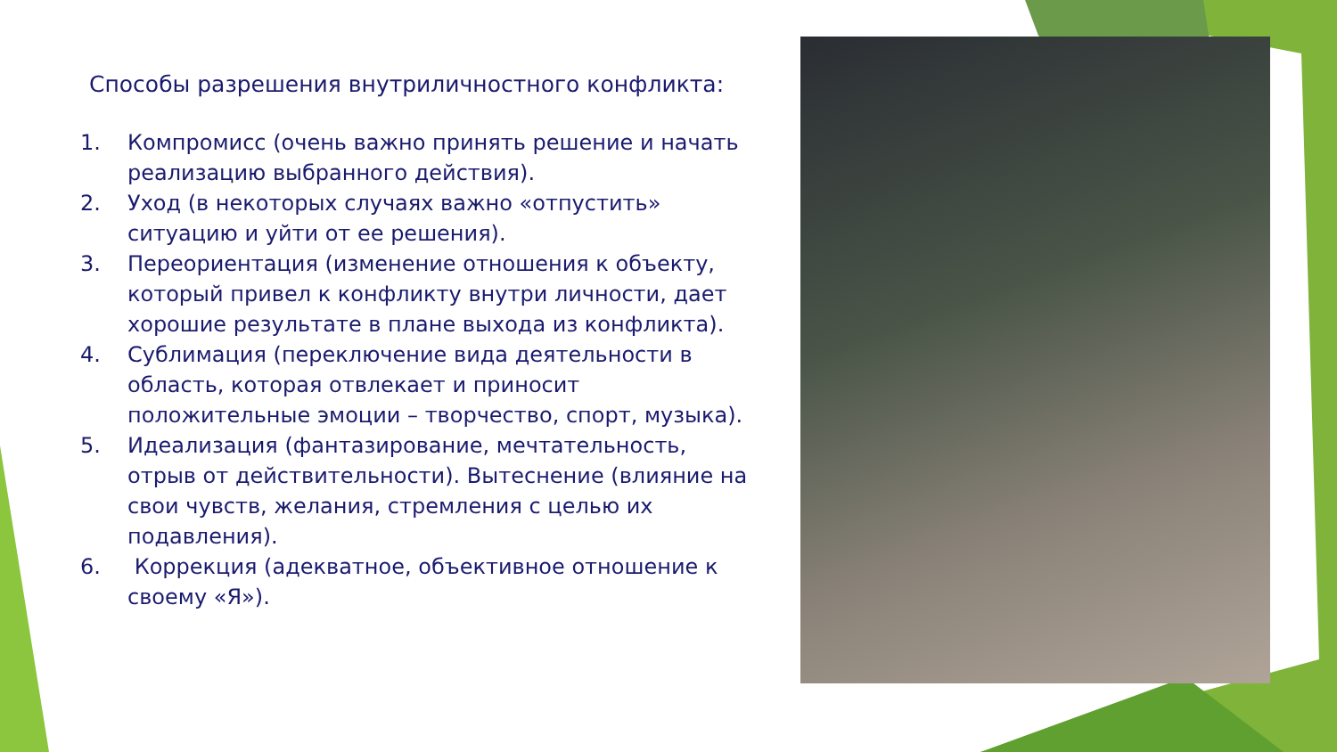Способы разрешения внутриличностного конфликта:
1. Компромисс (очень важно принять решение и начать реализацию выбранного действия).
2. Уход (в некоторых случаях важно «отпустить» ситуацию и уйти от ее решения).
3. Переориентация (изменение отношения к объекту, который привел к конфликту внутри личности, дает хорошие результате в плане выхода из конфликта).
4. Сублимация (переключение вида деятельности в область, которая отвлекает и приносит положительные эмоции – творчество, спорт, музыка).
5. Идеализация (фантазирование, мечтательность, отрыв от действительности). Вытеснение (влияние на свои чувств, желания, стремления с целью их подавления).
6. Коррекция (адекватное, объективное отношение к своему «Я»).